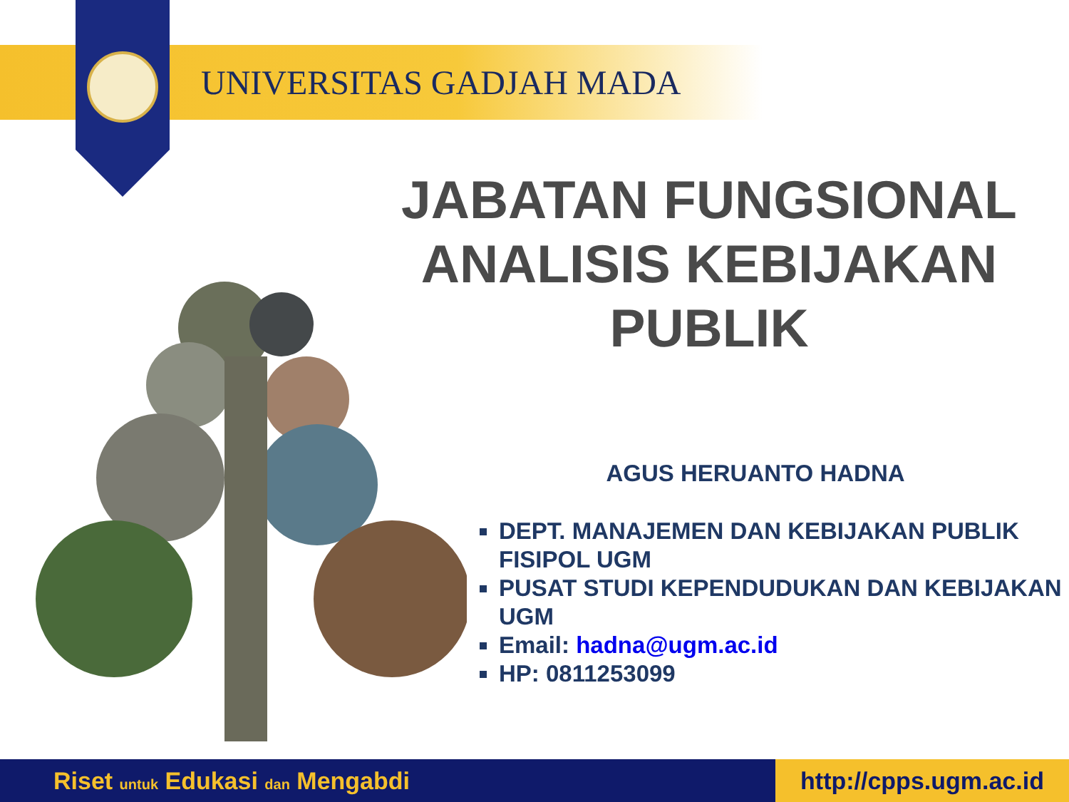UNIVERSITAS GADJAH MADA
JABATAN FUNGSIONAL ANALISIS KEBIJAKAN PUBLIK
AGUS HERUANTO HADNA
DEPT. MANAJEMEN DAN KEBIJAKAN PUBLIK FISIPOL UGM
PUSAT STUDI KEPENDUDUKAN DAN KEBIJAKAN UGM
Email: hadna@ugm.ac.id
HP: 0811253099
Riset untuk Edukasi dan Mengabdi
http://cpps.ugm.ac.id